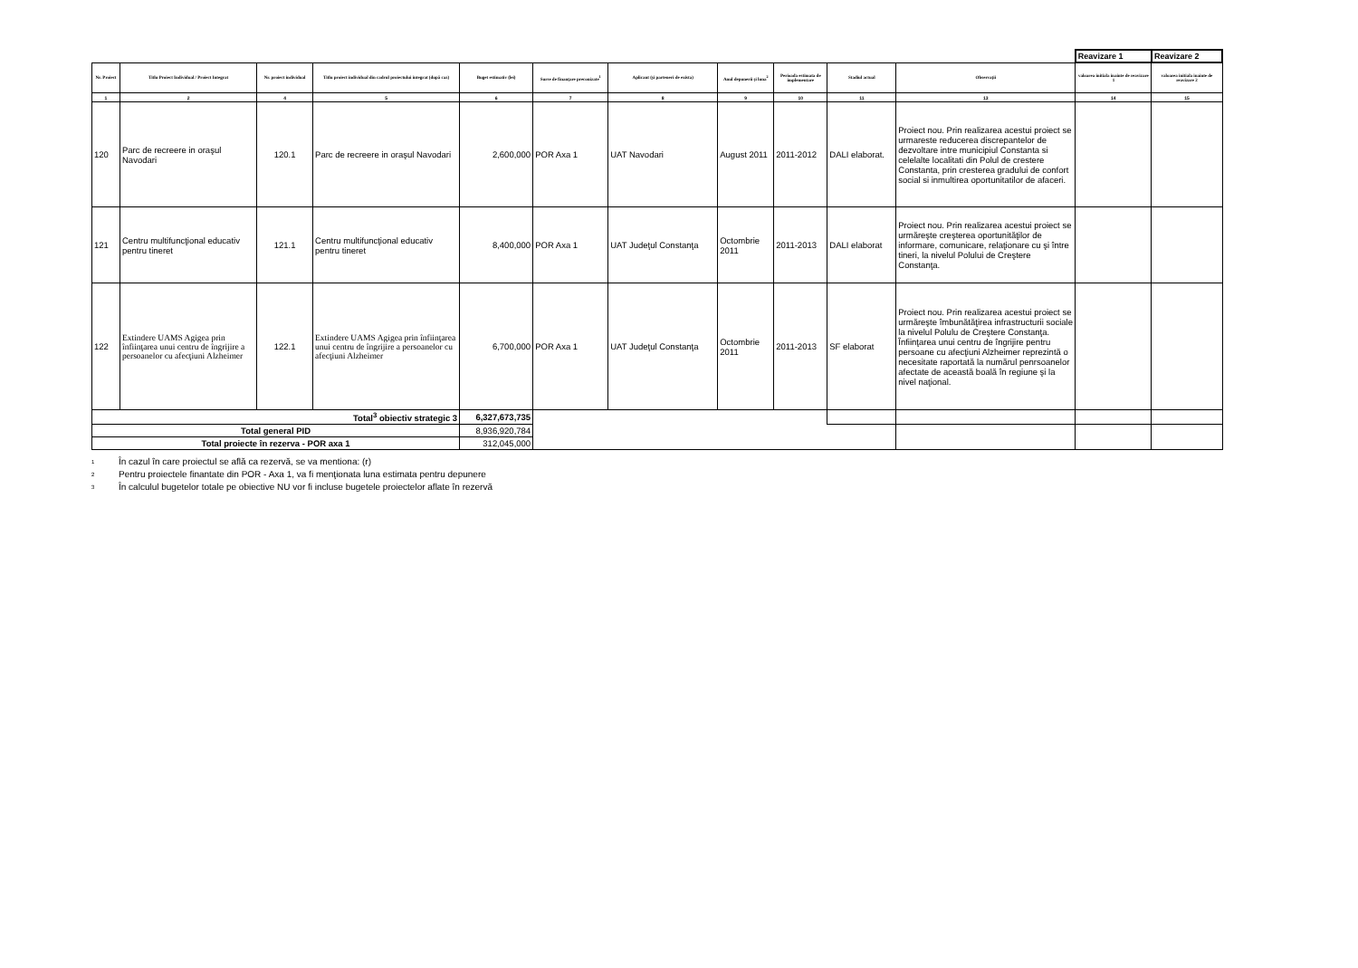| | | | | | | | | | | | Reavizare 1 | Reavizare 2 |
| Nr. Proiect | Titlu Proiect Individual / Proiect Integrat | Nr. proiect individual | Titlu proiect individual din cadrul proiectului integrat (după caz) | Buget estimativ (lei) | Surse de finanţare preconizate<sup>1</sup> | Aplicant (şi parteneri de exista) | Anul depunerii şi luna<sup>2</sup> | Perioada estimata de implementare | Stadiul actual | Observaţii | valoarea initiala inainte de reavizare 1 | valoarea initiala inainte de reavizare 2 |
| 1 | 2 | 4 | 5 | 6 | 7 | 8 | 9 | 10 | 11 | 13 | 14 | 15 |
| 120 | Parc de recreere in oraşul Navodari | 120.1 | Parc de recreere in oraşul Navodari | 2,600,000 | POR Axa 1 | UAT Navodari | August 2011 | 2011-2012 | DALI elaborat. | Proiect nou. Prin realizarea acestui proiect se urmareste reducerea discrepantelor de dezvoltare intre municipiul Constanta si celelalte localitati din Polul de crestere Constanta, prin cresterea gradului de confort social si inmultirea oportunitatilor de afaceri. | | |
| 121 | Centru multifuncţional educativ pentru tineret | 121.1 | Centru multifuncţional educativ pentru tineret | 8,400,000 | POR Axa 1 | UAT Judeţul Constanţa | Octombrie 2011 | 2011-2013 | DALI elaborat | Proiect nou. Prin realizarea acestui proiect se urmăreşte creşterea oportunităţilor de informare, comunicare, relaţionare cu şi între tineri, la nivelul Polului de Creştere Constanţa. | | |
| 122 | Extindere UAMS Agigea prin înfiinţarea unui centru de îngrijire a persoanelor cu afecţiuni Alzheimer | 122.1 | Extindere UAMS Agigea prin înfiinţarea unui centru de îngrijire a persoanelor cu afecţiuni Alzheimer | 6,700,000 | POR Axa 1 | UAT Judeţul Constanţa | Octombrie 2011 | 2011-2013 | SF elaborat | Proiect nou. Prin realizarea acestui proiect se urmăreşte îmbunătăţirea infrastructurii sociale la nivelul Polulu de Creştere Constanţa. Înfiinţarea unui centru de îngrijire pentru persoane cu afecţiuni Alzheimer reprezintă o necesitate raportată la numărul penrsoanelor afectate de această boală în regiune şi la nivel naţional. | | |
| Total<sup>3</sup> obiectiv strategic 3 | | | | 6,327,673,735 | | | | | | | | |
| Total general PID | | | | 8,936,920,784 | | | | | | | | |
| Total proiecte în rezerva - POR axa 1 | | | | 312,045,000 | | | | | | | | |
1 În cazul în care proiectul se află ca rezervă, se va mentiona: (r)
2 Pentru proiectele finantate din POR - Axa 1, va fi menţionata luna estimata pentru depunere
3 În calculul bugetelor totale pe obiective NU vor fi incluse bugetele proiectelor aflate în rezervă